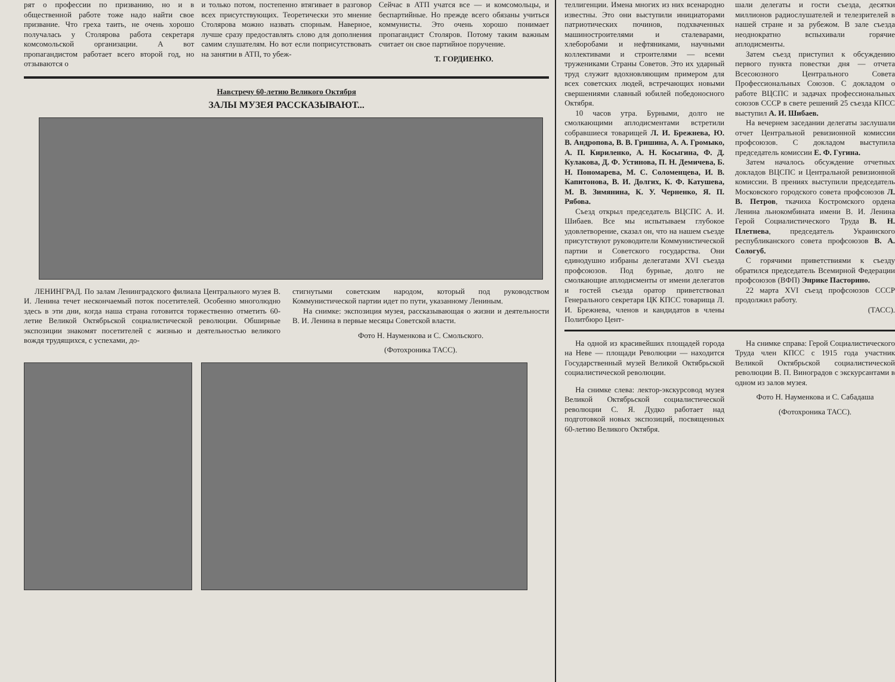рят о профессии по призванию, но и в общественной работе тоже надо найти свое призвание. Что греха таить, не очень хорошо получалась у Столярова работа секретаря комсомольской организации. А вот пропагандистом работает всего второй год, но отзываются о
и только потом, постепенно втягивает в разговор всех присутствующих. Теоретически это мнение Столярова можно назвать спорным. Наверное, лучше сразу предоставлять слово для дополнения самим слушателям. Но вот если поприсутствовать на занятии в АТП, то убеж-
Сейчас в АТП учатся все — и комсомольцы, и беспартийные. Но прежде всего обязаны учиться коммунисты. Это очень хорошо понимает пропагандист Столяров. Потому таким важным считает он свое партийное поручение.
Т. ГОРДИЕНКО.
Навстречу 60-летию Великого Октября
ЗАЛЫ МУЗЕЯ РАССКАЗЫВАЮТ...
ЛЕНИНГРАД. По залам Ленинградского филиала Центрального музея В. И. Ленина течет нескончаемый поток посетителей. Особенно многолюдно здесь в эти дни, когда наша страна готовится торжественно отметить 60-летие Великой Октябрьской социалистической революции. Обширные экспозиции знакомят посетителей с жизнью и деятельностью великого вождя трудящихся, с успехами, до-
стигнутыми советским народом, который под руководством Коммунистической партии идет по пути, указанному Лениным.
На снимке: экспозиция музея, рассказывающая о жизни и деятельности В. И. Ленина в первые месяцы Советской власти.
Фото Н. Науменкова и С. Смольского.
(Фотохроника ТАСС).
теллигенции. Имена многих из них всенародно известны. Это они выступили инициаторами патриотических починов, подхваченных машиностроителями и сталеварами, хлеборобами и нефтяниками, научными коллективами и строителями — всеми тружениками Страны Советов. Это их ударный труд служит вдохновляющим примером для всех советских людей, встречающих новыми свершениями славный юбилей победоносного Октября.
10 часов утра. Бурными, долго не смолкающими аплодисментами встретили собравшиеся товарищей Л. И. Брежнева, Ю. В. Андропова, В. В. Гришина, А. А. Громыко, А. П. Кириленко, А. Н. Косыгина, Ф. Д. Кулакова, Д. Ф. Устинова, П. Н. Демичева, Б. Н. Пономарева, М. С. Соломенцева, И. В. Капитонова, В. И. Долгих, К. Ф. Катушева, М. В. Зимянина, К. У. Черненко, Я. П. Рябова.
Съезд открыл председатель ВЦСПС А. И. Шибаев. Все мы испытываем глубокое удовлетворение, сказал он, что на нашем съезде присутствуют руководители Коммунистической партии и Советского государства. Они единодушно избраны делегатами XVI съезда профсоюзов. Под бурные, долго не смолкающие аплодисменты от имени делегатов и гостей съезда оратор приветствовал Генерального секретаря ЦК КПСС товарища Л. И. Брежнева, членов и кандидатов в члены Политбюро Цент-
шали делегаты и гости съезда, десятки миллионов радиослушателей и телезрителей в нашей стране и за рубежом. В зале съезда неоднократно вспыхивали горячие аплодисменты.
Затем съезд приступил к обсуждению первого пункта повестки дня — отчета Всесоюзного Центрального Совета Профессиональных Союзов. С докладом о работе ВЦСПС и задачах профессиональных союзов СССР в свете решений 25 съезда КПСС выступил А. И. Шибаев.
На вечернем заседании делегаты заслушали отчет Центральной ревизионной комиссии профсоюзов. С докладом выступила председатель комиссии Е. Ф. Гугина.
Затем началось обсуждение отчетных докладов ВЦСПС и Центральной ревизионной комиссии. В прениях выступили председатель Московского городского совета профсоюзов Л. В. Петров, ткачиха Костромского ордена Ленина льнокомбината имени В. И. Ленина Герой Социалистического Труда В. Н. Плетнева, председатель Украинского республиканского совета профсоюзов В. А. Сологуб.
С горячими приветствиями к съезду обратился председатель Всемирной Федерации профсоюзов (ВФП) Энрике Пасторино.
22 марта XVI съезд профсоюзов СССР продолжил работу.
(ТАСС).
На одной из красивейших площадей города на Неве — площади Революции — находится Государственный музей Великой Октябрьской социалистической революции.
На снимке слева: лектор-экскурсовод музея Великой Октябрьской социалистической революции С. Я. Дудко работает над подготовкой новых экспозиций, посвященных 60-летию Великого Октября.
На снимке справа: Герой Социалистического Труда член КПСС с 1915 года участник Великой Октябрьской социалистической революции В. П. Виноградов с экскурсантами в одном из залов музея.
Фото Н. Науменкова и С. Сабадаша
(Фотохроника ТАСС).